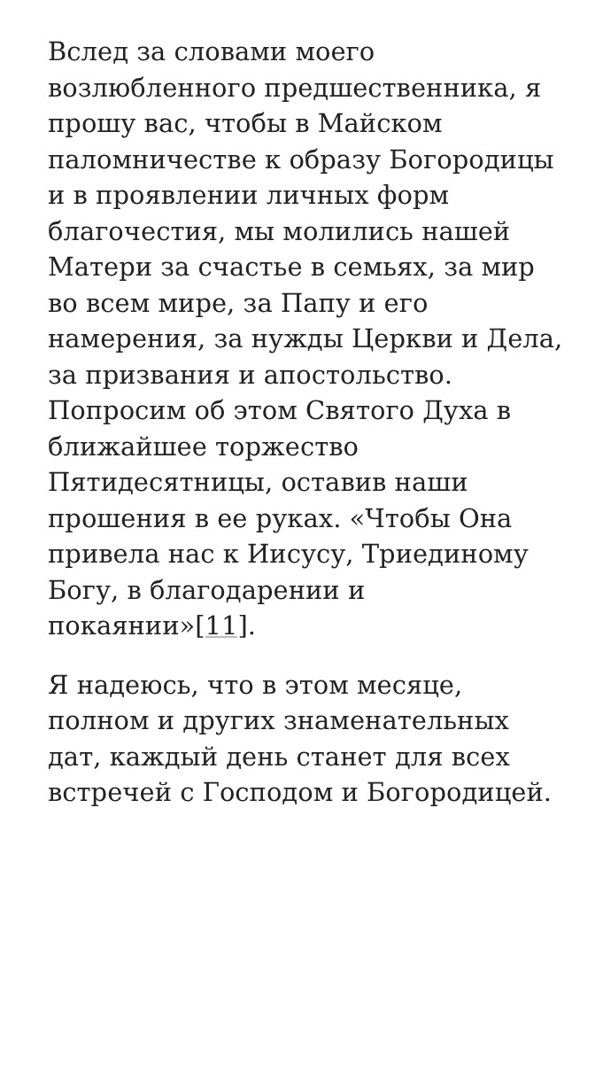Вслед за словами моего возлюбленного предшественника, я прошу вас, чтобы в Майском паломничестве к образу Богородицы и в проявлении личных форм благочестия, мы молились нашей Матери за счастье в семьях, за мир во всем мире, за Папу и его намерения, за нужды Церкви и Дела, за призвания и апостольство. Попросим об этом Святого Духа в ближайшее торжество Пятидесятницы, оставив наши прошения в ее руках. «Чтобы Она привела нас к Иисусу, Триединому Богу, в благодарении и покаянии»[11].
Я надеюсь, что в этом месяце, полном и других знаменательных дат, каждый день станет для всех встречей с Господом и Богородицей.